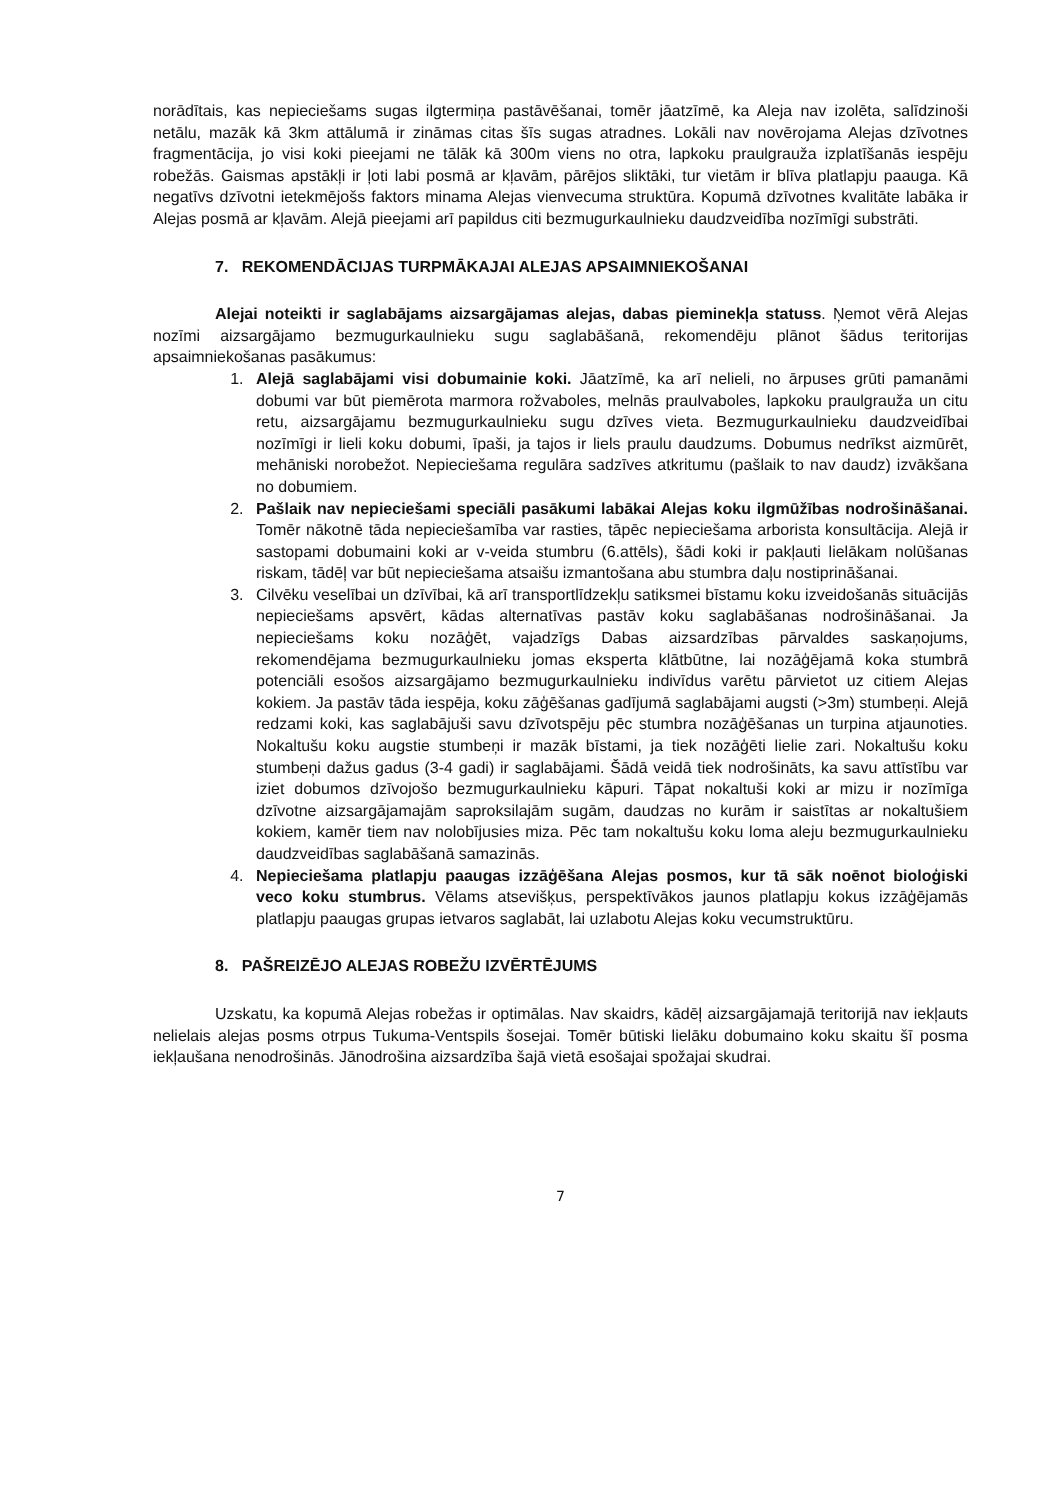norādītais, kas nepieciešams sugas ilgtermiņa pastāvēšanai, tomēr jāatzīmē, ka Aleja nav izolēta, salīdzinoši netālu, mazāk kā 3km attālumā ir zināmas citas šīs sugas atradnes. Lokāli nav novērojama Alejas dzīvotnes fragmentācija, jo visi koki pieejami ne tālāk kā 300m viens no otra, lapkoku praulgrauža izplatīšanās iespēju robežās. Gaismas apstākļi ir ļoti labi posmā ar kļavām, pārējos sliktāki, tur vietām ir blīva platlapju paauga. Kā negatīvs dzīvotni ietekmējošs faktors minama Alejas vienvecuma struktūra. Kopumā dzīvotnes kvalitāte labāka ir Alejas posmā ar kļavām. Alejā pieejami arī papildus citi bezmugurkaulnieku daudzveidība nozīmīgi substrāti.
7. REKOMENDĀCIJAS TURPMĀKAJAI ALEJAS APSAIMNIEKOŠANAI
Alejai noteikti ir saglabājams aizsargājamas alejas, dabas pieminekļa statuss. Ņemot vērā Alejas nozīmi aizsargājamo bezmugurkaulnieku sugu saglabāšanā, rekomendēju plānot šādus teritorijas apsaimniekošanas pasākumus:
1. Alejā saglabājami visi dobumainie koki. Jāatzīmē, ka arī nelieli, no ārpuses grūti pamanāmi dobumi var būt piemērota marmora rožvaboles, melnās praulvaboles, lapkoku praulgrauža un citu retu, aizsargājamu bezmugurkaulnieku sugu dzīves vieta. Bezmugurkaulnieku daudzveidībai nozīmīgi ir lieli koku dobumi, īpaši, ja tajos ir liels praulu daudzums. Dobumus nedrīkst aizmūrēt, mehāniski norobežot. Nepieciešama regulāra sadzīves atkritumu (pašlaik to nav daudz) izvākšana no dobumiem.
2. Pašlaik nav nepieciešami speciāli pasākumi labākai Alejas koku ilgmūžības nodrošināšanai. Tomēr nākotnē tāda nepieciešamība var rasties, tāpēc nepieciešama arborista konsultācija. Alejā ir sastopami dobumaini koki ar v-veida stumbru (6.attēls), šādi koki ir pakļauti lielākam nolūšanas riskam, tādēļ var būt nepieciešama atsaišu izmantošana abu stumbra daļu nostiprināšanai.
3. Cilvēku veselībai un dzīvībai, kā arī transportlīdzekļu satiksmei bīstamu koku izveidošanās situācijās nepieciešams apsvērt, kādas alternatīvas pastāv koku saglabāšanas nodrošināšanai. Ja nepieciešams koku nozāģēt, vajadzīgs Dabas aizsardzības pārvaldes saskaņojums, rekomendējama bezmugurkaulnieku jomas eksperta klātbūtne, lai nozāģējamā koka stumbrā potenciāli esošos aizsargājamo bezmugurkaulnieku indivīdus varētu pārvietot uz citiem Alejas kokiem. Ja pastāv tāda iespēja, koku zāģēšanas gadījumā saglabājami augsti (>3m) stumbeņi. Alejā redzami koki, kas saglabājuši savu dzīvotspēju pēc stumbra nozāģēšanas un turpina atjaunoties. Nokaltušu koku augstie stumbeņi ir mazāk bīstami, ja tiek nozāģēti lielie zari. Nokaltušu koku stumbeņi dažus gadus (3-4 gadi) ir saglabājami. Šādā veidā tiek nodrošināts, ka savu attīstību var iziet dobumos dzīvojošo bezmugurkaulnieku kāpuri. Tāpat nokaltuši koki ar mizu ir nozīmīga dzīvotne aizsargājamajām saproksilajām sugām, daudzas no kurām ir saistītas ar nokaltušiem kokiem, kamēr tiem nav nolobījusies miza. Pēc tam nokaltušu koku loma aleju bezmugurkaulnieku daudzveidības saglabāšanā samazinās.
4. Nepieciešama platlapju paaugas izzāģēšana Alejas posmos, kur tā sāk noēnot bioloģiski veco koku stumbrus. Vēlams atsevišķus, perspektīvākos jaunos platlapju kokus izzāģējamās platlapju paaugas grupas ietvaros saglabāt, lai uzlabotu Alejas koku vecumstruktūru.
8. PAŠREIZĒJO ALEJAS ROBEŽU IZVĒRTĒJUMS
Uzskatu, ka kopumā Alejas robežas ir optimālas. Nav skaidrs, kādēļ aizsargājamajā teritorijā nav iekļauts nelielais alejas posms otrpus Tukuma-Ventspils šosejai. Tomēr būtiski lielāku dobumaino koku skaitu šī posma iekļaušana nenodrošinās. Jānodrošina aizsardzība šajā vietā esošajai spožajai skudrai.
7